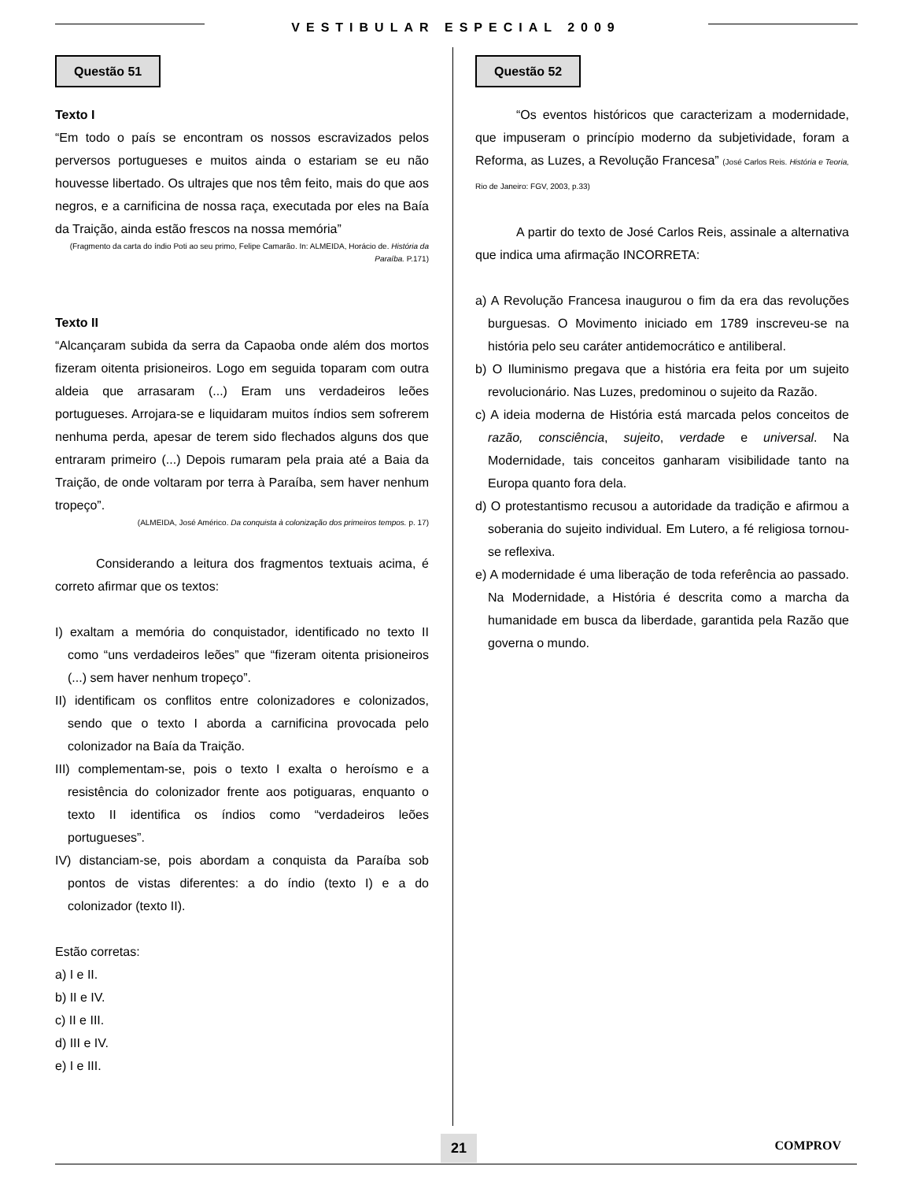VESTIBULAR ESPECIAL 2009
Questão 51
Texto I
“Em todo o país se encontram os nossos escravizados pelos perversos portugueses e muitos ainda o estariam se eu não houvesse libertado. Os ultrajes que nos têm feito, mais do que aos negros, e a carnificina de nossa raça, executada por eles na Baía da Traição, ainda estão frescos na nossa memória”
(Fragmento da carta do índio Poti ao seu primo, Felipe Camarão. In: ALMEIDA, Horácio de. História da Paraíba. P.171)
Texto II
“Alcançaram subida da serra da Capaoba onde além dos mortos fizeram oitenta prisioneiros. Logo em seguida toparam com outra aldeia que arrasaram (...) Eram uns verdadeiros leões portugueses. Arrojara-se e liquidaram muitos índios sem sofrerem nenhuma perda, apesar de terem sido flechados alguns dos que entraram primeiro (...) Depois rumaram pela praia até a Baia da Traição, de onde voltaram por terra à Paraíba, sem haver nenhum tropeço”.
(ALMEIDA, José Américo. Da conquista à colonização dos primeiros tempos. p. 17)
Considerando a leitura dos fragmentos textuais acima, é correto afirmar que os textos:
I) exaltam a memória do conquistador, identificado no texto II como “uns verdadeiros leões” que “fizeram oitenta prisioneiros (...) sem haver nenhum tropeço”.
II) identificam os conflitos entre colonizadores e colonizados, sendo que o texto I aborda a carnificina provocada pelo colonizador na Baía da Traição.
III) complementam-se, pois o texto I exalta o heroísmo e a resistência do colonizador frente aos potiguaras, enquanto o texto II identifica os índios como “verdadeiros leões portugueses”.
IV) distanciam-se, pois abordam a conquista da Paraíba sob pontos de vistas diferentes: a do índio (texto I) e a do colonizador (texto II).
Estão corretas:
a) I e II.
b) II e IV.
c) II e III.
d) III e IV.
e) I e III.
Questão 52
“Os eventos históricos que caracterizam a modernidade, que impuseram o princípio moderno da subjetividade, foram a Reforma, as Luzes, a Revolução Francesa” (José Carlos Reis. História e Teoria, Rio de Janeiro: FGV, 2003, p.33)
A partir do texto de José Carlos Reis, assinale a alternativa que indica uma afirmação INCORRETA:
a) A Revolução Francesa inaugurou o fim da era das revoluções burguesas. O Movimento iniciado em 1789 inscreveu-se na história pelo seu caráter antidemocrático e antiliberal.
b) O Iluminismo pregava que a história era feita por um sujeito revolucionário. Nas Luzes, predominou o sujeito da Razão.
c) A ideia moderna de História está marcada pelos conceitos de razão, consciência, sujeito, verdade e universal. Na Modernidade, tais conceitos ganharam visibilidade tanto na Europa quanto fora dela.
d) O protestantismo recusou a autoridade da tradição e afirmou a soberania do sujeito individual. Em Lutero, a fé religiosa tornou-se reflexiva.
e) A modernidade é uma liberação de toda referência ao passado. Na Modernidade, a História é descrita como a marcha da humanidade em busca da liberdade, garantida pela Razão que governa o mundo.
21 COMPROV